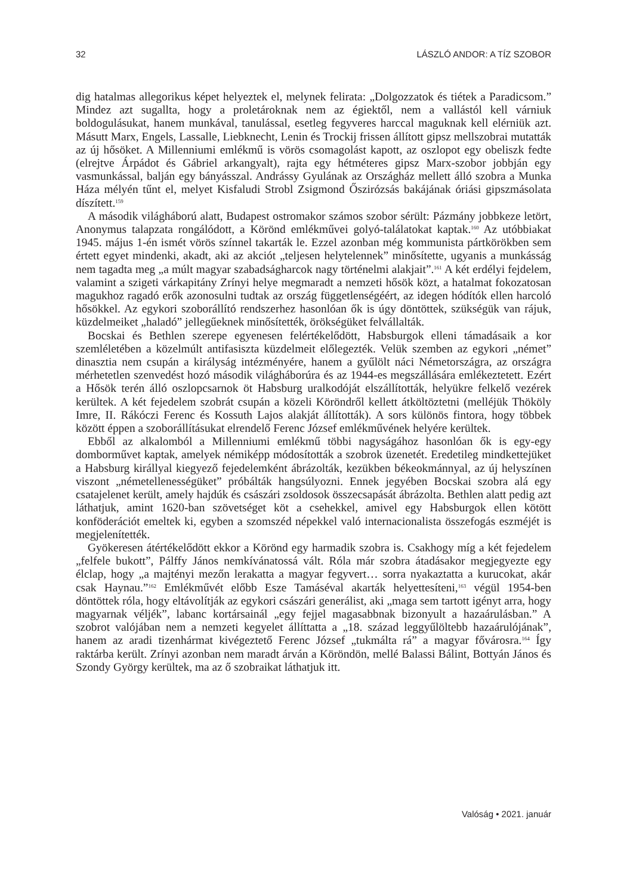32 LÁSZLÓ ANDOR: A TÍZ SZOBOR
dig hatalmas allegorikus képet helyeztek el, melynek felirata: „Dolgozzatok és tiétek a Paradicsom.” Mindez azt sugallta, hogy a proletároknak nem az égiektől, nem a vallástól kell várniuk boldogulásukat, hanem munkával, tanulással, esetleg fegyveres harccal maguknak kell elérniük azt. Másutt Marx, Engels, Lassalle, Liebknecht, Lenin és Trockij frissen állított gipsz mellszobrai mutatták az új hősöket. A Millenniumi emlékmű is vörös csomagolást kapott, az oszlopot egy obeliszk fedte (elrejtve Árpádot és Gábriel arkangyalt), rajta egy hétméteres gipsz Marx-szobor jobbján egy vasmunkással, balján egy bányásszal. Andrássy Gyulának az Országház mellett álló szobra a Munka Háza mélyén tűnt el, melyet Kisfaludi Strobl Zsigmond Őszirózsás bakájának óriási gipszmásolata díszített.<sup>159</sup>
A második világháború alatt, Budapest ostromakor számos szobor sérült: Pázmány jobbkeze letört, Anonymus talapzata rongálódott, a Körönd emlékművei golyó-találatokat kaptak.<sup>160</sup> Az utóbbiakat 1945. május 1-én ismét vörös színnel takarták le. Ezzel azonban még kommunista pártkörökben sem értett egyet mindenki, akadt, aki az akciót „teljesen helytelennek” minősítette, ugyanis a munkásság nem tagadta meg „a múlt magyar szabadságharcok nagy történelmi alakjait”.<sup>161</sup> A két erdélyi fejdelem, valamint a szigeti várkapitány Zrínyi helye megmaradt a nemzeti hősök közt, a hatalmat fokozatosan magukhoz ragadó erők azonosulni tudtak az ország függetlenségéért, az idegen hódítók ellen harcoló hősökkel. Az egykori szoborállító rendszerhez hasonlóan ők is úgy döntöttek, szükségük van rájuk, küzdelmeiket „haladó” jellegűeknek minősítették, örökségüket felvállalták.
Bocskai és Bethlen szerepe egyenesen felértékelődött, Habsburgok elleni támadásaik a kor szemléletében a közelmúlt antifasiszta küzdelmeit előlegezték. Velük szemben az egykori „német” dinasztia nem csupán a királyság intézményére, hanem a gyűlölt náci Németországra, az országra mérhetetlen szenvedést hozó második világháborúra és az 1944-es megszállására emlékeztetett. Ezért a Hősök terén álló oszlopcsarnok öt Habsburg uralkodóját elszállították, helyükre felkelő vezérek kerültek. A két fejedelem szobrát csupán a közeli Köröndről kellett átköltöztetni (melléjük Thököly Imre, II. Rákóczi Ferenc és Kossuth Lajos alakját állították). A sors különös fintora, hogy többek között éppen a szoborállításukat elrendelő Ferenc József emlékművének helyére kerültek.
Ebből az alkalomból a Millenniumi emlékmű többi nagyságához hasonlóan ők is egy-egy domborművet kaptak, amelyek némiképp módosították a szobrok üzenetét. Eredetileg mindkettejüket a Habsburg királlyal kiegyező fejedelemként ábrázolták, kezükben békeokmánnyal, az új helyszínen viszont „németellenességüket” próbálták hangsúlyozni. Ennek jegyében Bocskai szobra alá egy csatajelenet került, amely hajdúk és császári zsoldosok összecsapását ábrázolta. Bethlen alatt pedig azt láthatjuk, amint 1620-ban szövetséget köt a csehekkel, amivel egy Habsburgok ellen kötött konföderációt emeltek ki, egyben a szomszéd népekkel való internacionalista összefogás eszméjét is megjelenítették.
Gyökeresen átértékelődött ekkor a Körönd egy harmadik szobra is. Csakhogy míg a két fejedelem „felfele bukott”, Pálffy János nemkívánatossá vált. Róla már szobra átadásakor megjegyezte egy élclap, hogy „a majtényi mezőn lerakatta a magyar fegyvert… sorra nyakaztatta a kurucokat, akár csak Haynau.”<sup>162</sup> Emlékművét előbb Esze Tamáséval akarták helyettesíteni,<sup>163</sup> végül 1954-ben döntöttek róla, hogy eltávolítják az egykori császári generálist, aki „maga sem tartott igényt arra, hogy magyarnak véljék”, labanc kortársainál „egy fejjel magasabbnak bizonyult a hazaárulásban.” A szobrot valójában nem a nemzeti kegyelet állíttatta a „18. század leggyűlöltebb hazaárulójának”, hanem az aradi tizenhármat kivégeztető Ferenc József „tukmálta rá” a magyar fővárosra.<sup>164</sup> Így raktárba került. Zrínyi azonban nem maradt árván a Köröndön, mellé Balassi Bálint, Bottyán János és Szondy György kerültek, ma az ő szobraikat láthatjuk itt.
Valóság • 2021. január